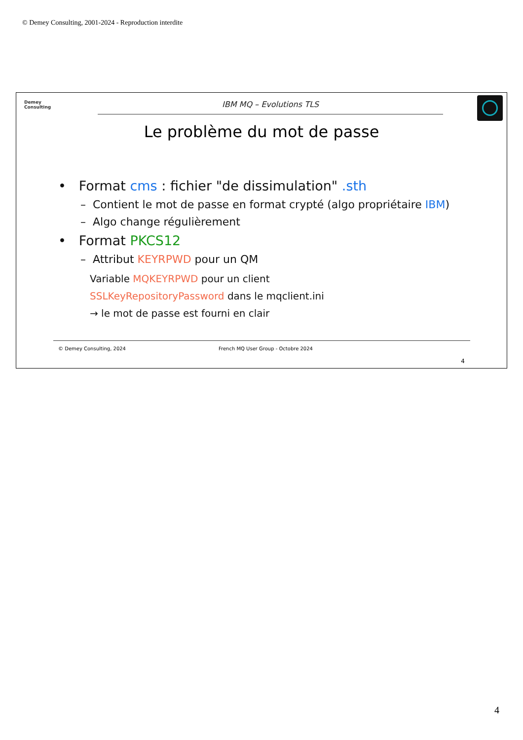© Demey Consulting, 2001-2024 - Reproduction interdite
Demey
Consulting
IBM MQ – Evolutions TLS
Le problème du mot de passe
• Format cms : fichier "de dissimulation" .sth
– Contient le mot de passe en format crypté (algo propriétaire IBM)
– Algo change régulièrement
• Format PKCS12
– Attribut KEYRPWD pour un QM
Variable MQKEYRPWD pour un client
SSLKeyRepositoryPassword dans le mqclient.ini
→ le mot de passe est fourni en clair
© Demey Consulting, 2024 French MQ User Group - Octobre 2024
4
4